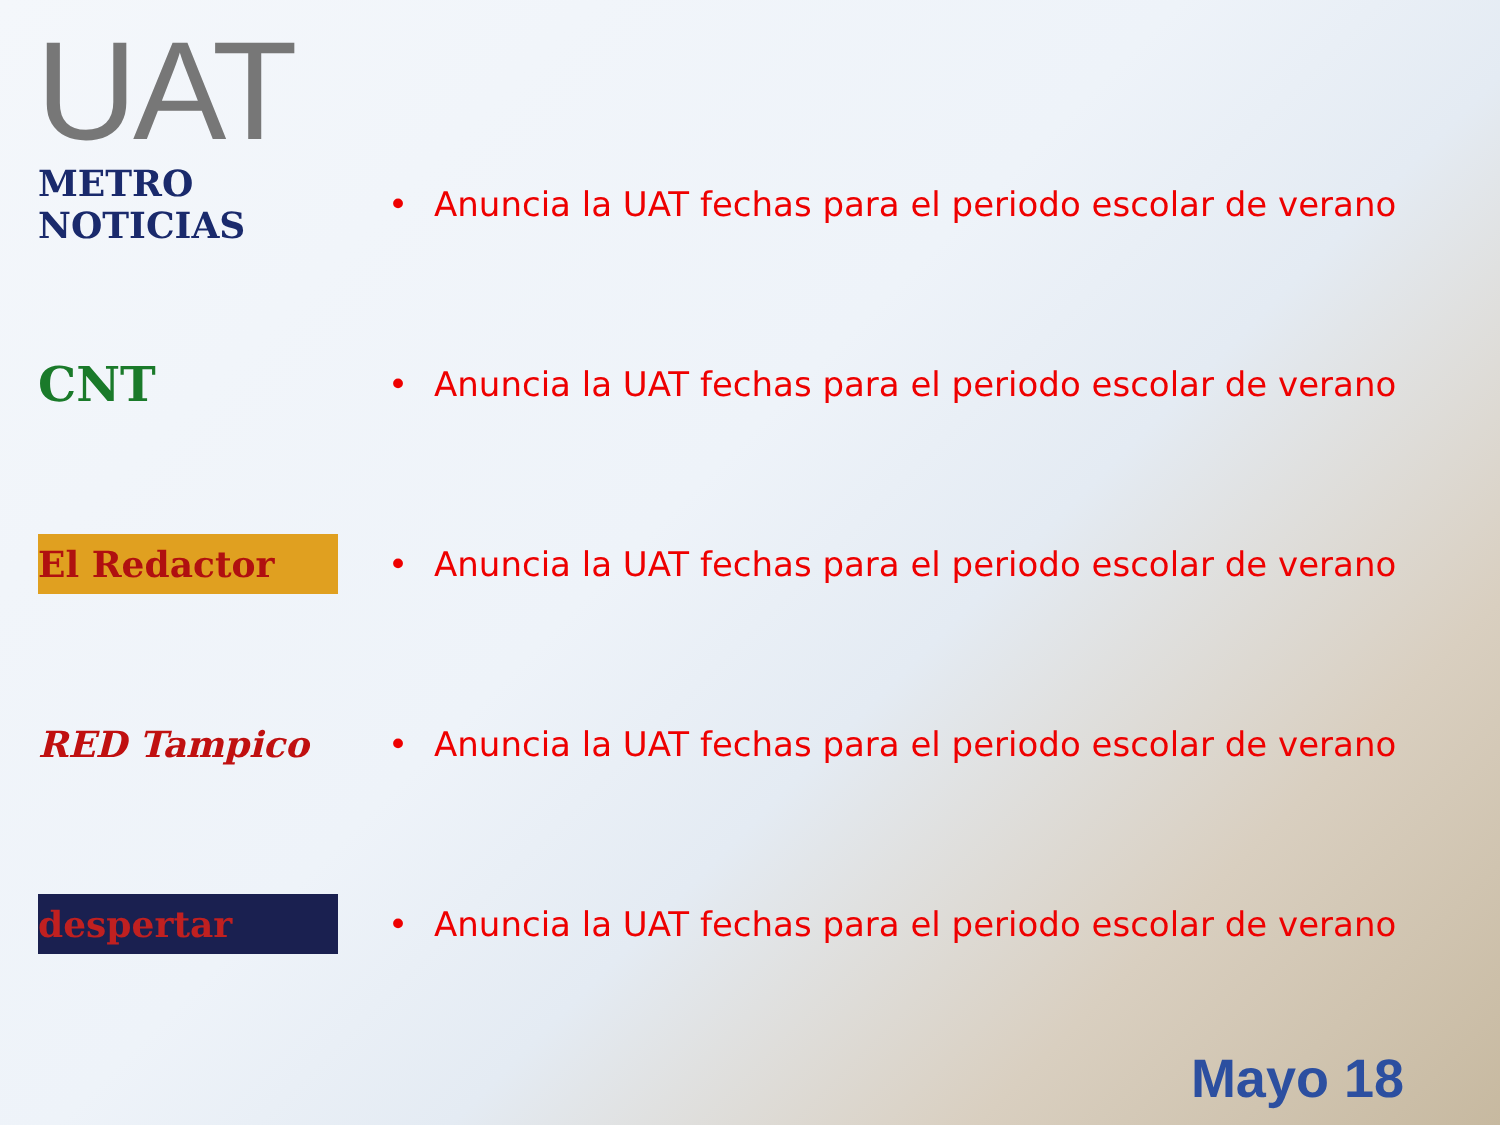UAT
METRO NOTICIAS
• Anuncia la UAT fechas para el periodo escolar de verano
CNT
• Anuncia la UAT fechas para el periodo escolar de verano
El Redactor
• Anuncia la UAT fechas para el periodo escolar de verano
RED Tampico
• Anuncia la UAT fechas para el periodo escolar de verano
despertar
• Anuncia la UAT fechas para el periodo escolar de verano
Mayo 18